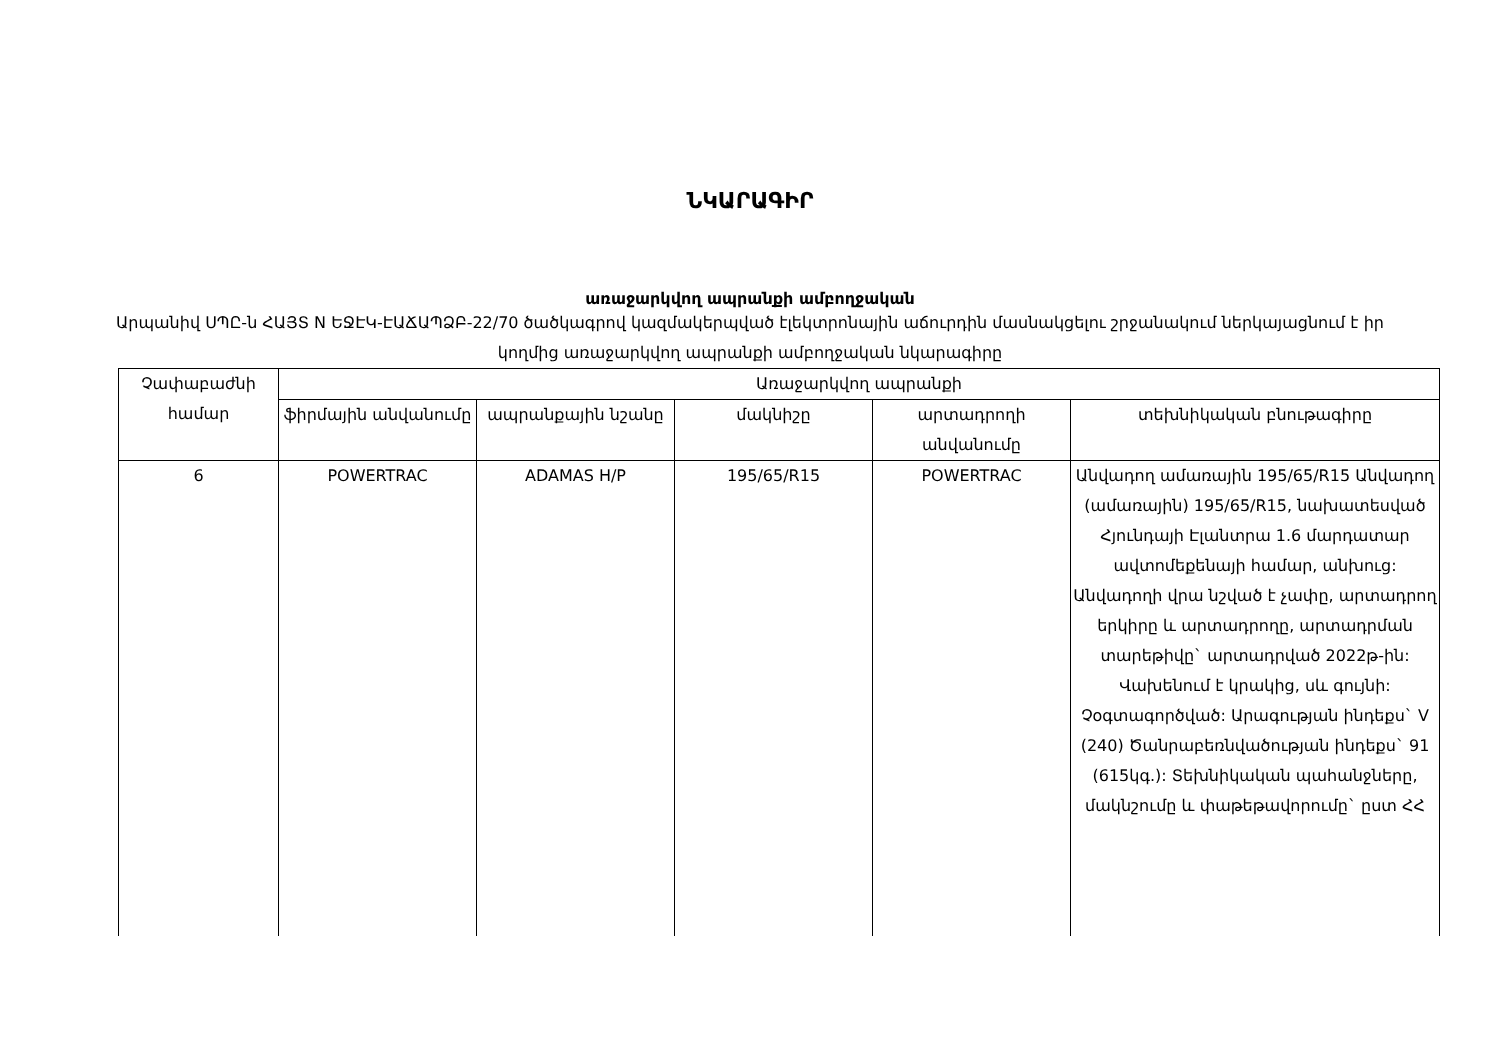ՆԿԱՐԱԳԻՐ
առաջարկվող ապրանքի ամբողջական
Արպանիվ ՍՊԸ-ն ՀԱՅՏ N ԵՋԷԿ-ԷԱՃԱՊՁԲ-22/70 ծածկագրով կազմակերպված էլեկտրոնային աճուրդին մասնակցելու շրջանակում ներկայացնում է իր կողմից առաջարկվող ապրանքի ամբողջական նկարագիրը
| Չափաբաժնի համար | Առաջարկվող ապրանքի | | | | |
| --- | --- | --- | --- | --- | --- |
| | ֆիրմային անվանումը | ապրանքային նշանը | մակնիշը | արտադրողի անվանումը | տեխնիկական բնութագիրը |
| 6 | POWERTRAC | ADAMAS H/P | 195/65/R15 | POWERTRAC | Անվադող ամառային 195/65/R15 Անվադող (ամառային) 195/65/R15, նախատեսված Հյունդայի Էլանտրա 1.6 մարդատար ավտոմեքենայի համար, անխուց: Անվադողի վրա նշված է չափը, արտադրող երկիրը և արտադրողը, արտադրման տարեթիվը` արտադրված 2022թ-ին: Վախենում է կրակից, սև գույնի: Չօգտագործված: Արագության ինդեքս` V (240) Ծանրաբեռնվածության ինդեքս` 91 (615կգ.): Տեխնիկական պահանջները, մակնշումը և փաթեթավորումը` ըստ ՀՀ |